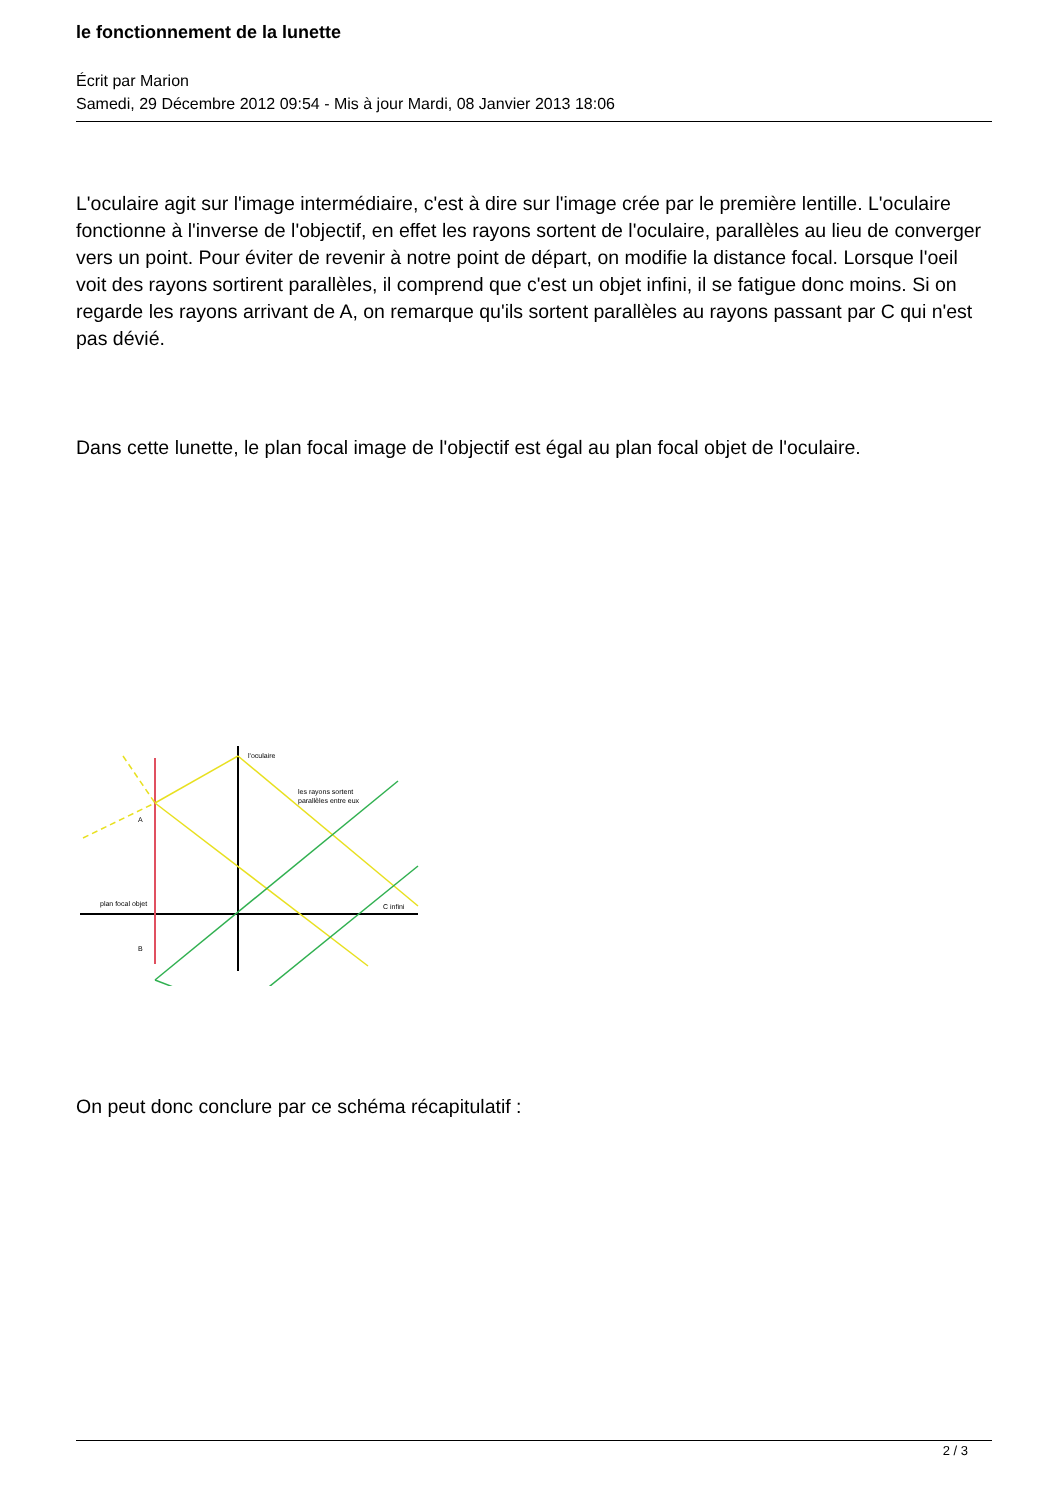le fonctionnement de la lunette
Écrit par Marion
Samedi, 29 Décembre 2012 09:54 - Mis à jour Mardi, 08 Janvier 2013 18:06
L'oculaire agit sur l'image intermédiaire, c'est à dire sur l'image crée par le première lentille. L'oculaire fonctionne à l'inverse de l'objectif, en effet les rayons sortent de l'oculaire, parallèles au lieu de converger vers un point. Pour éviter de revenir à notre point de départ, on modifie la distance focal. Lorsque l'oeil voit des rayons sortirent parallèles, il comprend que c'est un objet infini, il se fatigue donc moins. Si on regarde les rayons arrivant de A, on remarque qu'ils sortent parallèles au rayons passant par C qui n'est pas dévié.
Dans cette lunette, le plan focal image de l'objectif est égal au plan focal objet de l'oculaire.
l'oculaire
les rayons sortent
parallèles entre eux
A
plan focal objet
C infini
B
On peut donc conclure par ce schéma récapitulatif :
2 / 3